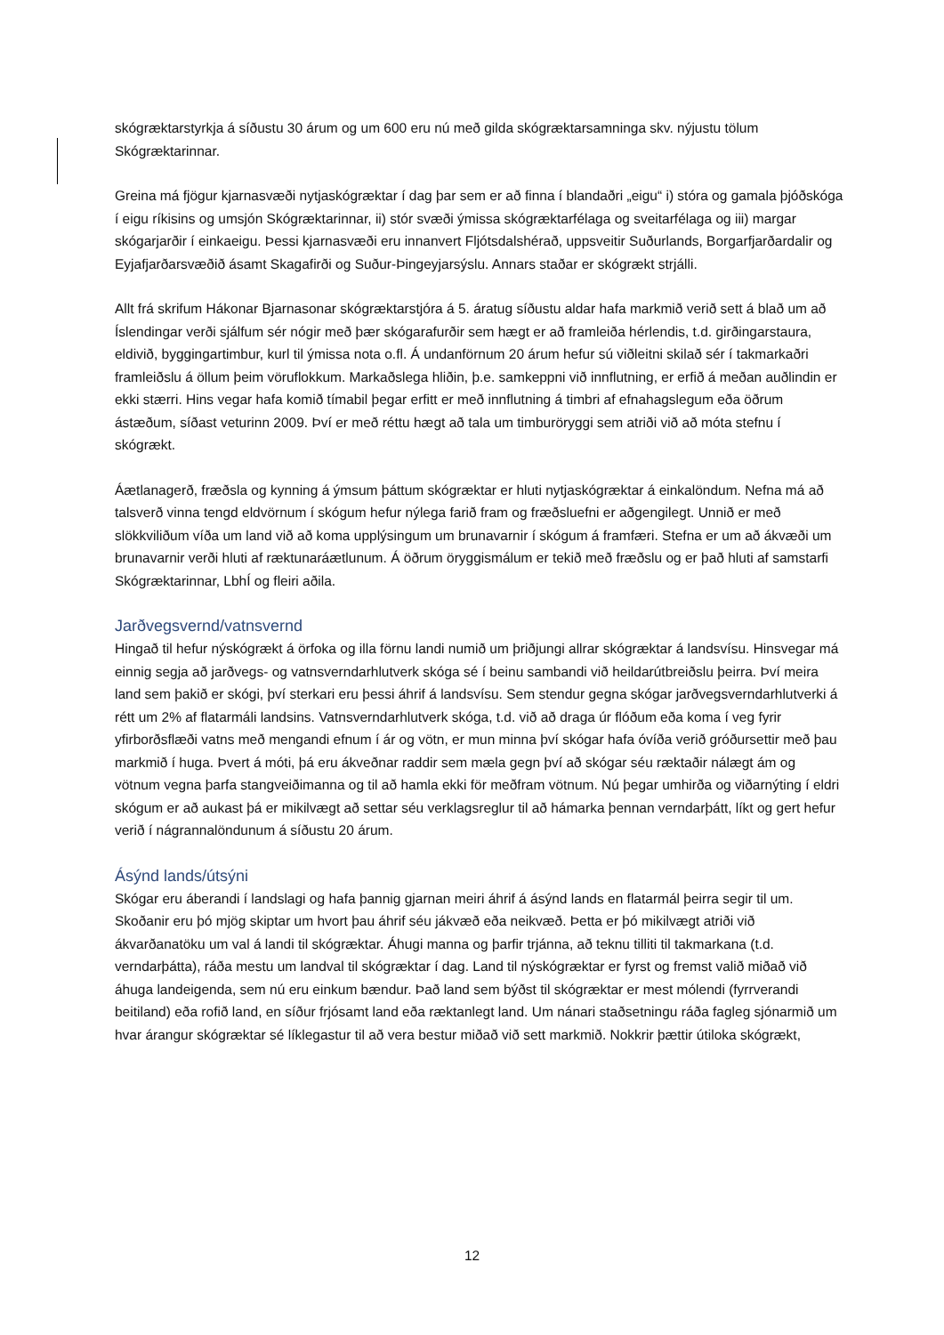skógræktarstyrkja á síðustu 30 árum og um 600 eru nú með gilda skógræktarsamninga skv. nýjustu tölum Skógræktarinnar.
Greina má fjögur kjarnasvæði nytjaskógræktar í dag þar sem er að finna í blandaðri „eigu“ i) stóra og gamala þjóðskóga í eigu ríkisins og umsjón Skógræktarinnar, ii) stór svæði ýmissa skógræktarfélaga og sveitarfélaga og iii) margar skógarjarðir í einkaeigu. Þessi kjarnasvæði eru innanvert Fljótsdalshérað, uppsveitir Suðurlands, Borgarfjarðardalir og Eyjafjarðarsvæðið ásamt Skagafirði og Suður-Þingeyjarsýslu. Annars staðar er skógrækt strjálli.
Allt frá skrifum Hákonar Bjarnasonar skógræktarstjóra á 5. áratug síðustu aldar hafa markmið verið sett á blað um að Íslendingar verði sjálfum sér nógir með þær skógarafurðir sem hægt er að framleiða hérlendis, t.d. girðingarstaura, eldivið, byggingartimbur, kurl til ýmissa nota o.fl. Á undanförnum 20 árum hefur sú viðleitni skilað sér í takmarkaðri framleiðslu á öllum þeim vöruflokkum. Markaðslega hliðin, þ.e. samkeppni við innflutning, er erfið á meðan auðlindin er ekki stærri. Hins vegar hafa komið tímabil þegar erfitt er með innflutning á timbri af efnahagslegum eða öðrum ástæðum, síðast veturinn 2009. Því er með réttu hægt að tala um timburöryggi sem atriði við að móta stefnu í skógrækt.
Áætlanagerð, fræðsla og kynning á ýmsum þáttum skógræktar er hluti nytjaskógræktar á einkalöndum. Nefna má að talsverð vinna tengd eldvörnum í skógum hefur nýlega farið fram og fræðsluefni er aðgengilegt. Unnið er með slökkviliðum víða um land við að koma upplýsingum um brunavarnir í skógum á framfæri. Stefna er um að ákvæði um brunavarnir verði hluti af ræktunaráætlunum. Á öðrum öryggismálum er tekið með fræðslu og er það hluti af samstarfi Skógræktarinnar, LbhÍ og fleiri aðila.
Jarðvegsvernd/vatnsvernd
Hingað til hefur nýskógrækt á örfoka og illa förnu landi numið um þriðjungi allrar skógræktar á landsvísu. Hinsvegar má einnig segja að jarðvegs- og vatnsverndarhlutverk skóga sé í beinu sambandi við heildarútbreiðslu þeirra. Því meira land sem þakið er skógi, því sterkari eru þessi áhrif á landsvísu. Sem stendur gegna skógar jarðvegsverndarhlutverki á rétt um 2% af flatarmáli landsins. Vatnsverndarhlutverk skóga, t.d. við að draga úr flóðum eða koma í veg fyrir yfirborðsflæði vatns með mengandi efnum í ár og vötn, er mun minna því skógar hafa óvíða verið gróðursettir með þau markmið í huga. Þvert á móti, þá eru ákveðnar raddir sem mæla gegn því að skógar séu ræktaðir nálægt ám og vötnum vegna þarfa stangveiðimanna og til að hamla ekki för meðfram vötnum. Nú þegar umhirða og viðarnýting í eldri skógum er að aukast þá er mikilvægt að settar séu verklagsreglur til að hámarka þennan verndarþátt, líkt og gert hefur verið í nágrannalöndunum á síðustu 20 árum.
Ásýnd lands/útsýni
Skógar eru áberandi í landslagi og hafa þannig gjarnan meiri áhrif á ásýnd lands en flatarmál þeirra segir til um. Skoðanir eru þó mjög skiptar um hvort þau áhrif séu jákvæð eða neikvæð. Þetta er þó mikilvægt atriði við ákvarðanatöku um val á landi til skógræktar. Áhugi manna og þarfir trjánna, að teknu tilliti til takmarkana (t.d. verndarþátta), ráða mestu um landval til skógræktar í dag. Land til nýskógræktar er fyrst og fremst valið miðað við áhuga landeigenda, sem nú eru einkum bændur. Það land sem býðst til skógræktar er mest mólendi (fyrrverandi beitiland) eða rofið land, en síður frjósamt land eða ræktanlegt land. Um nánari staðsetningu ráða fagleg sjónarmið um hvar árangur skógræktar sé líklegastur til að vera bestur miðað við sett markmið. Nokkrir þættir útiloka skógrækt,
12